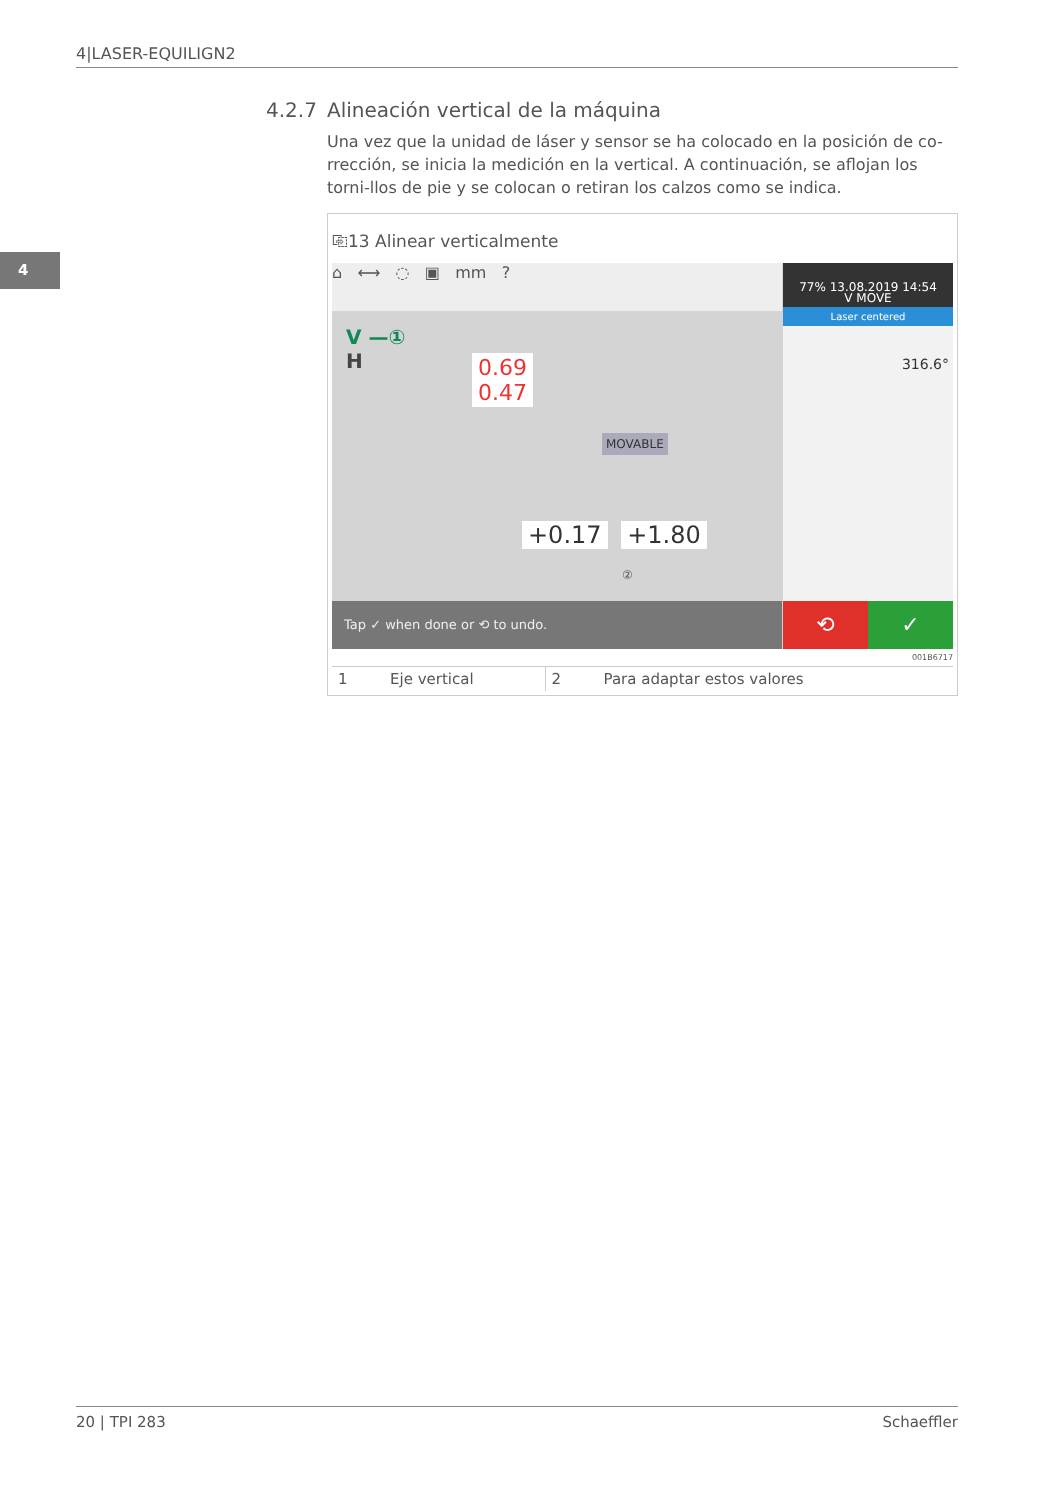4|LASER-EQUILIGN2
4
4.2.7 Alineación vertical de la máquina
Una vez que la unidad de láser y sensor se ha colocado en la posición de co-rrección, se inicia la medición en la vertical. A continuación, se aflojan los torni-llos de pie y se colocan o retiran los calzos como se indica.
⎘13 Alinear verticalmente
⌂ ⟷ ◌ ▣ mm ?
V —①
H
0.69
0.47
MOVABLE
+0.17 +1.80
②
77% 13.08.2019 14:54
V MOVE
Laser centered
316.6°
Tap ✓ when done or ⟲ to undo.
⟲ ✓
001B6717
| 1 | Eje vertical | 2 | Para adaptar estos valores |
20 | TPI 283 Schaeffler